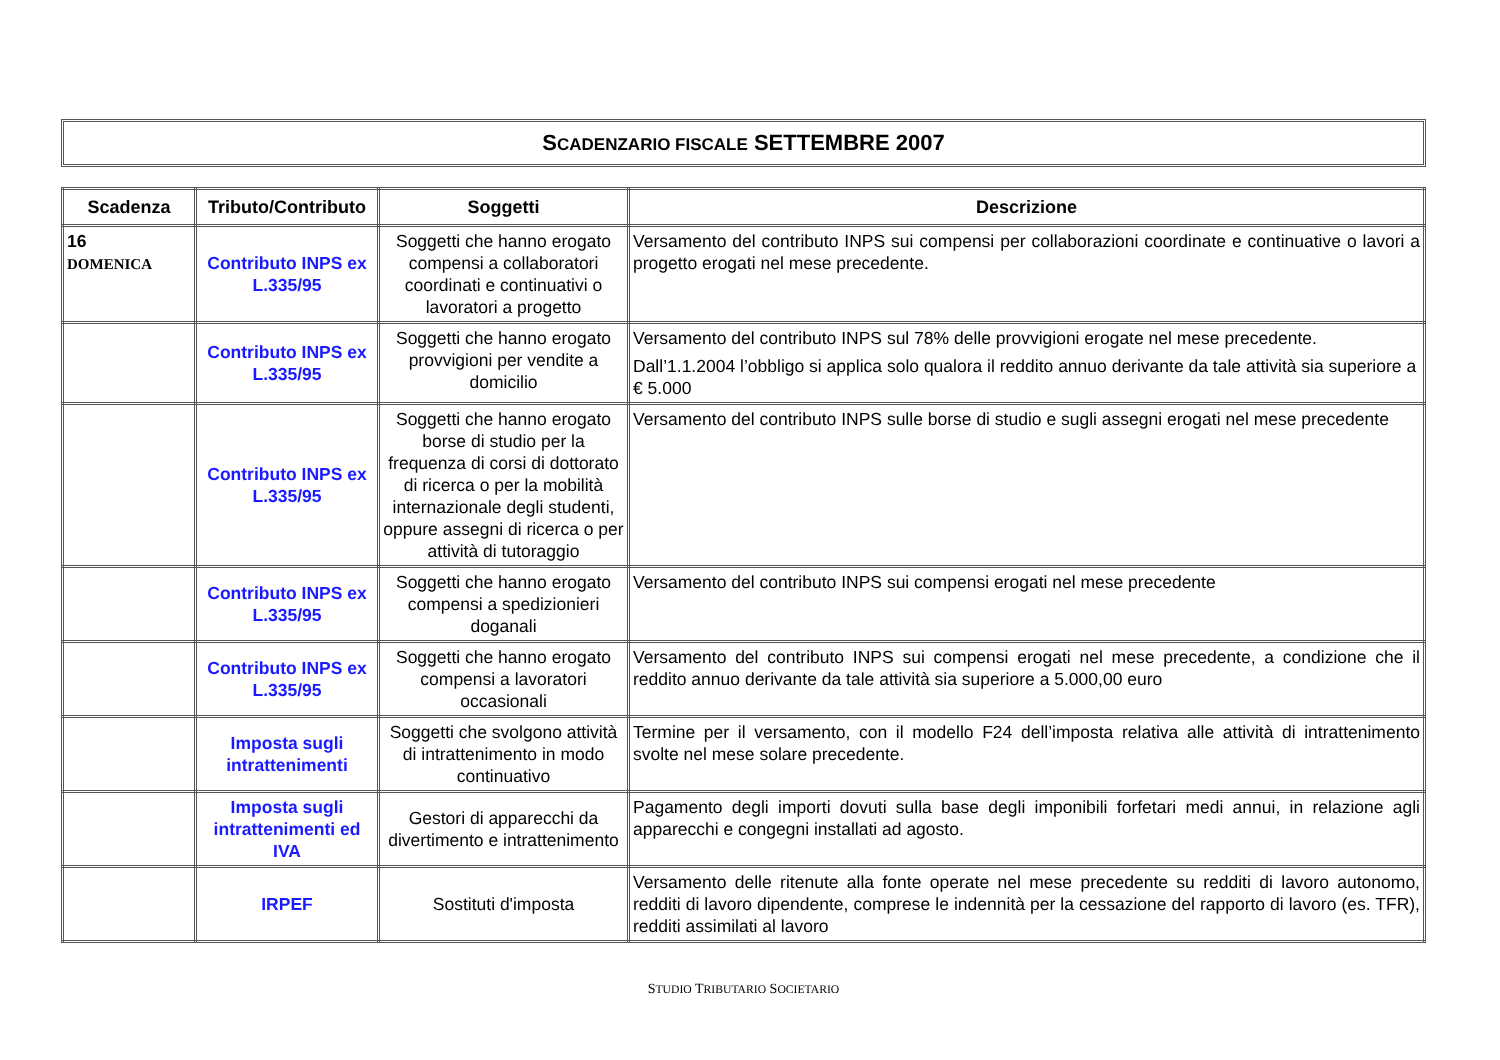SCADENZARIO FISCALE SETTEMBRE 2007
| Scadenza | Tributo/Contributo | Soggetti | Descrizione |
| --- | --- | --- | --- |
| 16 DOMENICA | Contributo INPS ex L.335/95 | Soggetti che hanno erogato compensi a collaboratori coordinati e continuativi o lavoratori a progetto | Versamento del contributo INPS sui compensi per collaborazioni coordinate e continuative o lavori a progetto erogati nel mese precedente. |
| | Contributo INPS ex L.335/95 | Soggetti che hanno erogato provvigioni per vendite a domicilio | Versamento del contributo INPS sul 78% delle provvigioni erogate nel mese precedente. Dall’1.1.2004 l’obbligo si applica solo qualora il reddito annuo derivante da tale attività sia superiore a € 5.000 |
| | Contributo INPS ex L.335/95 | Soggetti che hanno erogato borse di studio per la frequenza di corsi di dottorato di ricerca o per la mobilità internazionale degli studenti, oppure assegni di ricerca o per attività di tutoraggio | Versamento del contributo INPS sulle borse di studio e sugli assegni erogati nel mese precedente |
| | Contributo INPS ex L.335/95 | Soggetti che hanno erogato compensi a spedizionieri doganali | Versamento del contributo INPS sui compensi erogati nel mese precedente |
| | Contributo INPS ex L.335/95 | Soggetti che hanno erogato compensi a lavoratori occasionali | Versamento del contributo INPS sui compensi erogati nel mese precedente, a condizione che il reddito annuo derivante da tale attività sia superiore a 5.000,00 euro |
| | Imposta sugli intrattenimenti | Soggetti che svolgono attività di intrattenimento in modo continuativo | Termine per il versamento, con il modello F24 dell’imposta relativa alle attività di intrattenimento svolte nel mese solare precedente. |
| | Imposta sugli intrattenimenti ed IVA | Gestori di apparecchi da divertimento e intrattenimento | Pagamento degli importi dovuti sulla base degli imponibili forfetari medi annui, in relazione agli apparecchi e congegni installati ad agosto. |
| | IRPEF | Sostituti d'imposta | Versamento delle ritenute alla fonte operate nel mese precedente su redditi di lavoro autonomo, redditi di lavoro dipendente, comprese le indennità per la cessazione del rapporto di lavoro (es. TFR), redditi assimilati al lavoro |
STUDIO TRIBUTARIO SOCIETARIO